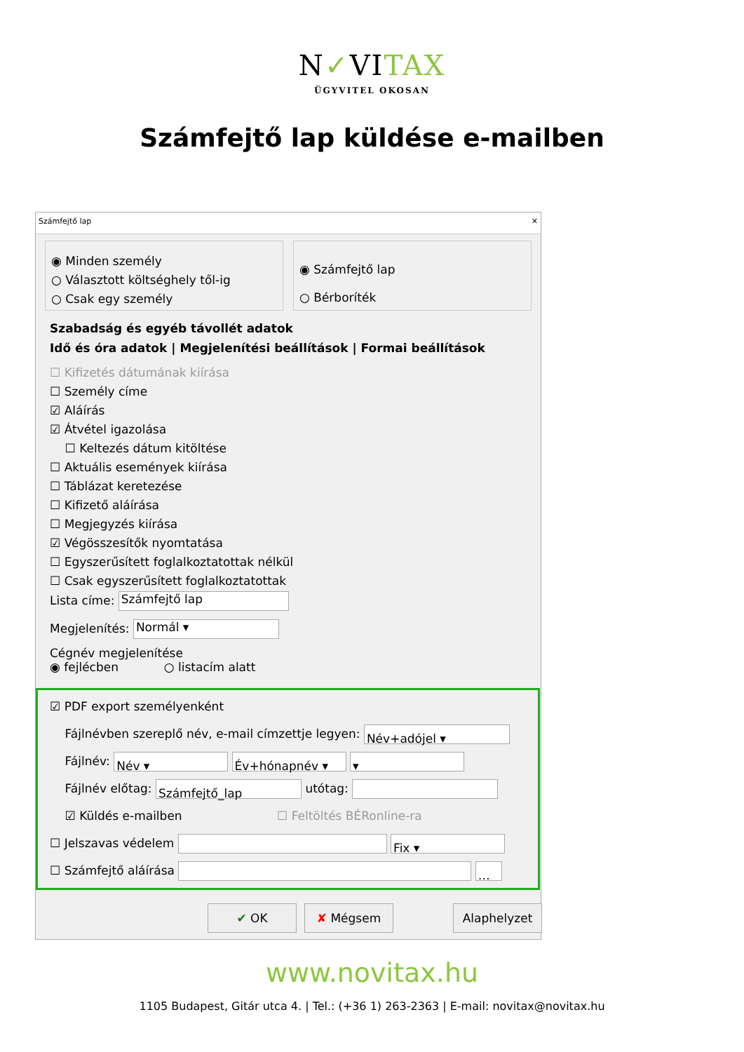N✓VITAX
ÜGYVITEL OKOSAN
Számfejtő lap küldése e-mailben
Számfejtő lap ✕
◉ Minden személy
○ Választott költséghely től-ig
○ Csak egy személy
◉ Számfejtő lap
○ Bérboríték
Szabadság és egyéb távollét adatok
Idő és óra adatok | Megjelenítési beállítások | Formai beállítások
☐ Kifizetés dátumának kiírása
☐ Személy címe
☑ Aláírás
☑ Átvétel igazolása
☐ Keltezés dátum kitöltése
☐ Aktuális események kiírása
☐ Táblázat keretezése
☐ Kifizető aláírása
☐ Megjegyzés kiírása
☑ Végösszesítők nyomtatása
☐ Egyszerűsített foglalkoztatottak nélkül
☐ Csak egyszerűsített foglalkoztatottak
Lista címe: Számfejtő lap
Megjelenítés: Normál ▾
Cégnév megjelenítése
◉ fejlécben ○ listacím alatt
☑ PDF export személyenként
Fájlnévben szereplő név, e-mail címzettje legyen: Név+adójel ▾
Fájlnév: Név ▾ Év+hónapnév ▾ ▾
Fájlnév előtag: Számfejtő_lap utótag:
☑ Küldés e-mailben ☐ Feltöltés BÉRonline-ra
☐ Jelszavas védelem Fix ▾
☐ Számfejtő aláírása …
✔ OK ✘ Mégsem Alaphelyzet
www.novitax.hu
1105 Budapest, Gitár utca 4. | Tel.: (+36 1) 263-2363 | E-mail: novitax@novitax.hu